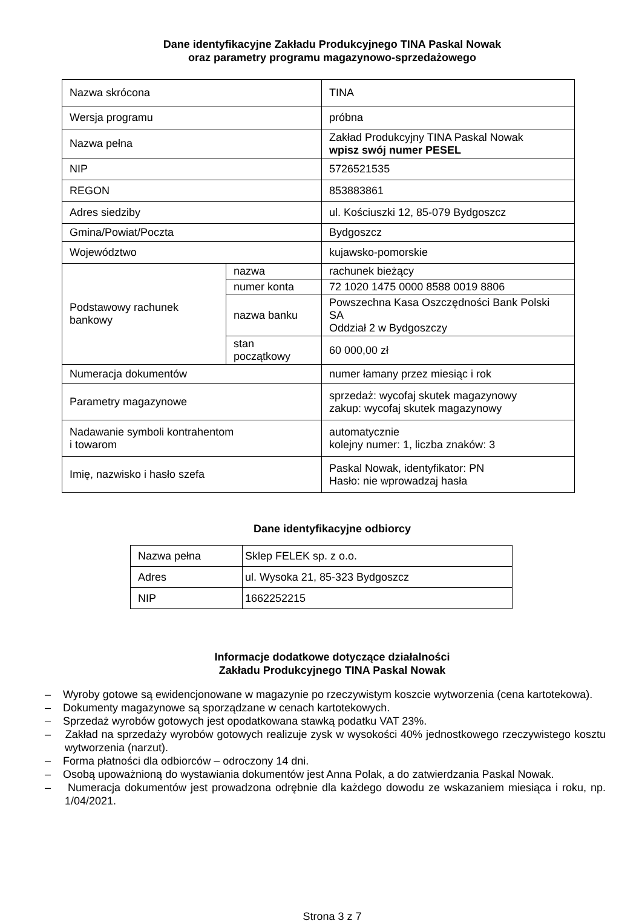Dane identyfikacyjne Zakładu Produkcyjnego TINA Paskal Nowak
oraz parametry programu magazynowo-sprzedażowego
| Nazwa skrócona | | TINA |
| Wersja programu | | próbna |
| Nazwa pełna | | Zakład Produkcyjny TINA Paskal Nowak wpisz swój numer PESEL |
| NIP | | 5726521535 |
| REGON | | 853883861 |
| Adres siedziby | | ul. Kościuszki 12, 85-079 Bydgoszcz |
| Gmina/Powiat/Poczta | | Bydgoszcz |
| Województwo | | kujawsko-pomorskie |
| Podstawowy rachunek bankowy | nazwa | rachunek bieżący |
| | numer konta | 72 1020 1475 0000 8588 0019 8806 |
| | nazwa banku | Powszechna Kasa Oszczędności Bank Polski SA Oddział 2 w Bydgoszczy |
| | stan początkowy | 60 000,00 zł |
| Numeracja dokumentów | | numer łamany przez miesiąc i rok |
| Parametry magazynowe | | sprzedaż: wycofaj skutek magazynowy zakup: wycofaj skutek magazynowy |
| Nadawanie symboli kontrahentom i towarom | | automatycznie kolejny numer: 1, liczba znaków: 3 |
| Imię, nazwisko i hasło szefa | | Paskal Nowak, identyfikator: PN Hasło: nie wprowadzaj hasła |
Dane identyfikacyjne odbiorcy
| Nazwa pełna | Sklep FELEK sp. z o.o. |
| Adres | ul. Wysoka 21, 85-323 Bydgoszcz |
| NIP | 1662252215 |
Informacje dodatkowe dotyczące działalności
Zakładu Produkcyjnego TINA Paskal Nowak
– Wyroby gotowe są ewidencjonowane w magazynie po rzeczywistym koszcie wytworzenia (cena kartotekowa).
– Dokumenty magazynowe są sporządzane w cenach kartotekowych.
– Sprzedaż wyrobów gotowych jest opodatkowana stawką podatku VAT 23%.
– Zakład na sprzedaży wyrobów gotowych realizuje zysk w wysokości 40% jednostkowego rzeczywistego kosztu wytworzenia (narzut).
– Forma płatności dla odbiorców – odroczony 14 dni.
– Osobą upoważnioną do wystawiania dokumentów jest Anna Polak, a do zatwierdzania Paskal Nowak.
– Numeracja dokumentów jest prowadzona odrębnie dla każdego dowodu ze wskazaniem miesiąca i roku, np. 1/04/2021.
Strona 3 z 7